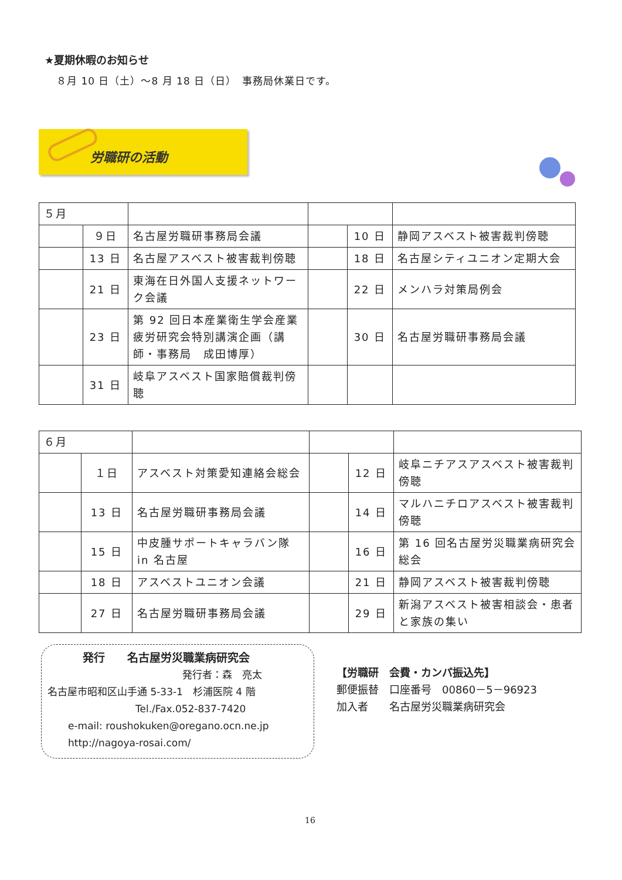★夏期休暇のお知らせ
８月 10 日（土）～8 月 18 日（日）　事務局休業日です。
労職研の活動
| ５月 | | | | | |
| | ９日 | 名古屋労職研事務局会議 | | 10 日 | 静岡アスベスト被害裁判傍聴 |
| | 13 日 | 名古屋アスベスト被害裁判傍聴 | | 18 日 | 名古屋シティユニオン定期大会 |
| | 21 日 | 東海在日外国人支援ネットワーク会議 | | 22 日 | メンハラ対策局例会 |
| | 23 日 | 第 92 回日本産業衛生学会産業疲労研究会特別講演企画（講師・事務局 成田博厚） | | 30 日 | 名古屋労職研事務局会議 |
| | 31 日 | 岐阜アスベスト国家賠償裁判傍聴 | | | |
| ６月 | | | | | |
| | １日 | アスベスト対策愛知連絡会総会 | | 12 日 | 岐阜ニチアスアスベスト被害裁判傍聴 |
| | 13 日 | 名古屋労職研事務局会議 | | 14 日 | マルハニチロアスベスト被害裁判傍聴 |
| | 15 日 | 中皮腫サポートキャラバン隊 in 名古屋 | | 16 日 | 第 16 回名古屋労災職業病研究会総会 |
| | 18 日 | アスベストユニオン会議 | | 21 日 | 静岡アスベスト被害裁判傍聴 |
| | 27 日 | 名古屋労職研事務局会議 | | 29 日 | 新潟アスベスト被害相談会・患者と家族の集い |
発行　　名古屋労災職業病研究会
発行者：森　亮太
名古屋市昭和区山手通 5-33-1　杉浦医院 4 階
Tel./Fax.052-837-7420
e-mail: roushokuken@oregano.ocn.ne.jp
http://nagoya-rosai.com/
【労職研　会費・カンパ振込先】
郵便振替　口座番号　00860－5－96923
加入者　　名古屋労災職業病研究会
16